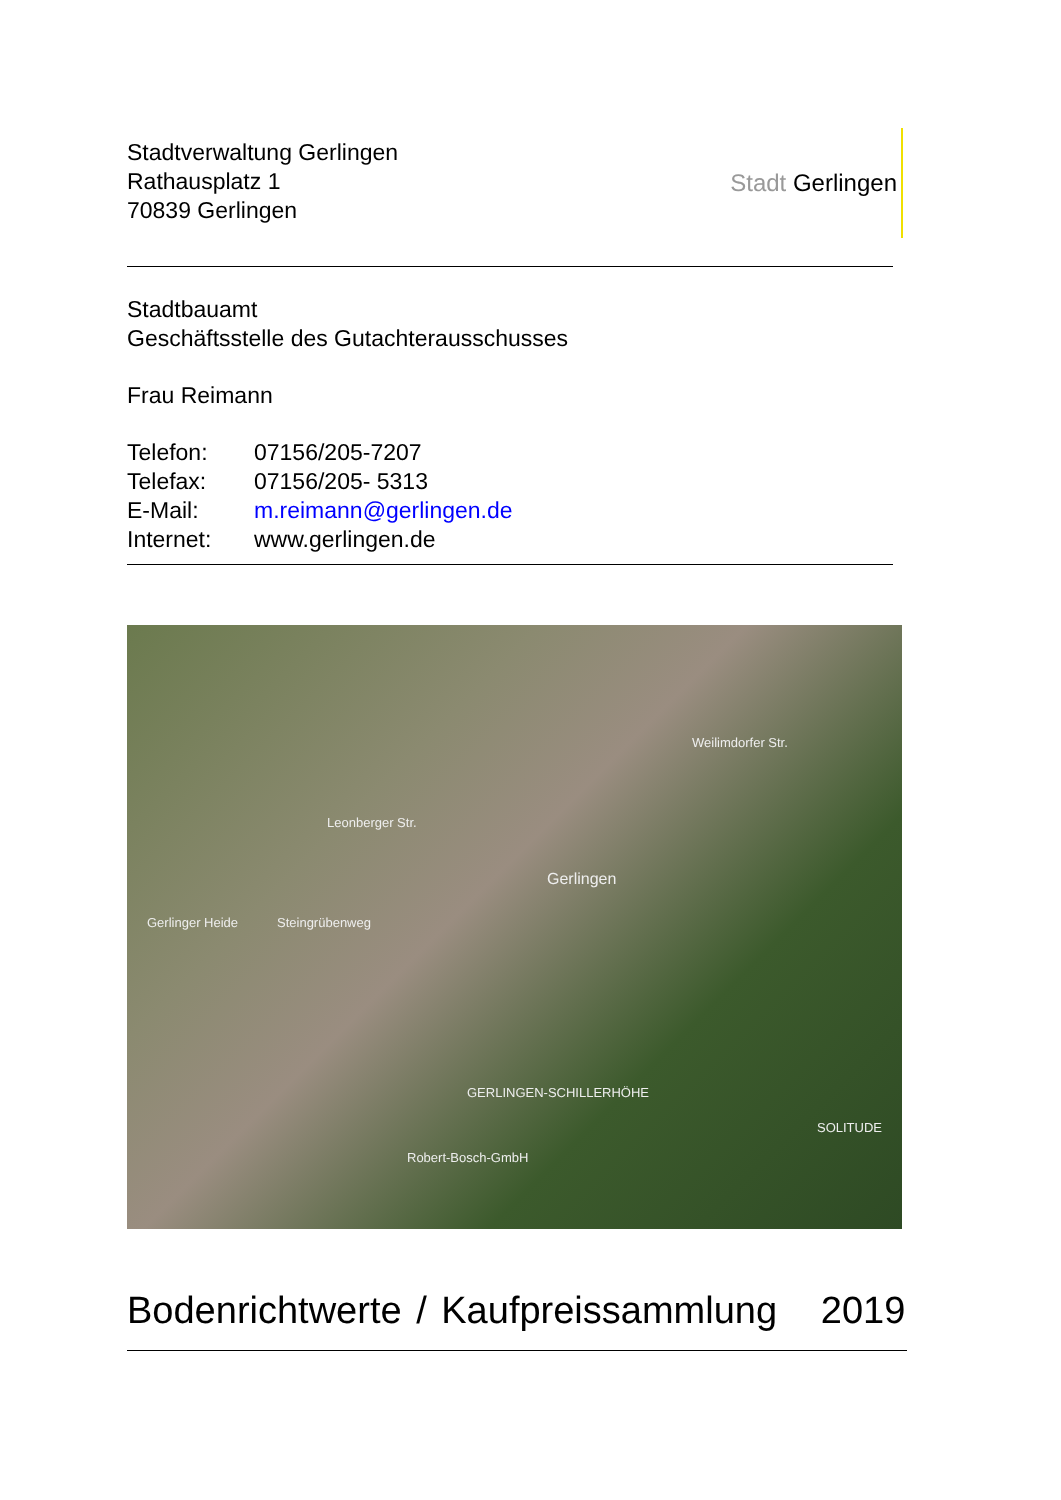Stadtverwaltung Gerlingen
Rathausplatz 1
70839 Gerlingen
Stadt Gerlingen
Stadtbauamt
Geschäftsstelle des Gutachterausschusses
Frau Reimann
| Telefon: | 07156/205-7207 |
| Telefax: | 07156/205- 5313 |
| E-Mail: | m.reimann@gerlingen.de |
| Internet: | www.gerlingen.de |
Leonberger Str.
Weilimdorfer Str.
Gerlingen
Gerlinger Heide Steingrübenweg
GERLINGEN-SCHILLERHÖHE
Robert-Bosch-GmbH
SOLITUDE
Bodenrichtwerte / Kaufpreissammlung 2019